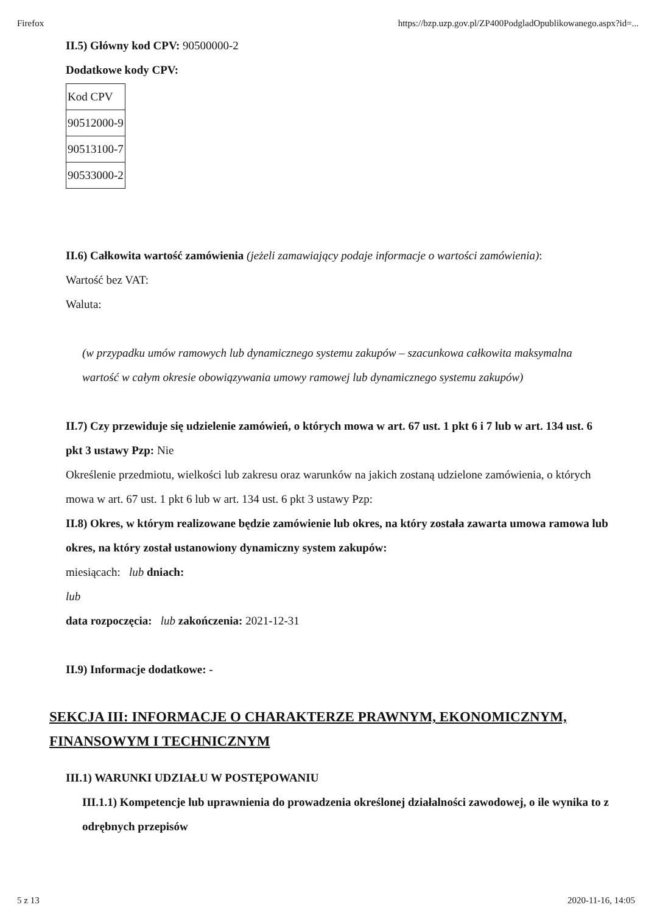Firefox https://bzp.uzp.gov.pl/ZP400PodgladOpublikowanego.aspx?id=...
II.5) Główny kod CPV: 90500000-2
Dodatkowe kody CPV:
| Kod CPV |
| 90512000-9 |
| 90513100-7 |
| 90533000-2 |
II.6) Całkowita wartość zamówienia (jeżeli zamawiający podaje informacje o wartości zamówienia):
Wartość bez VAT:
Waluta:
(w przypadku umów ramowych lub dynamicznego systemu zakupów – szacunkowa całkowita maksymalna wartość w całym okresie obowiązywania umowy ramowej lub dynamicznego systemu zakupów)
II.7) Czy przewiduje się udzielenie zamówień, o których mowa w art. 67 ust. 1 pkt 6 i 7 lub w art. 134 ust. 6 pkt 3 ustawy Pzp: Nie
Określenie przedmiotu, wielkości lub zakresu oraz warunków na jakich zostaną udzielone zamówienia, o których mowa w art. 67 ust. 1 pkt 6 lub w art. 134 ust. 6 pkt 3 ustawy Pzp:
II.8) Okres, w którym realizowane będzie zamówienie lub okres, na który została zawarta umowa ramowa lub okres, na który został ustanowiony dynamiczny system zakupów:
miesiącach: lub dniach:
lub
data rozpoczęcia: lub zakończenia: 2021-12-31
II.9) Informacje dodatkowe: -
SEKCJA III: INFORMACJE O CHARAKTERZE PRAWNYM, EKONOMICZNYM, FINANSOWYM I TECHNICZNYM
III.1) WARUNKI UDZIAŁU W POSTĘPOWANIU
III.1.1) Kompetencje lub uprawnienia do prowadzenia określonej działalności zawodowej, o ile wynika to z odrębnych przepisów
5 z 13 2020-11-16, 14:05